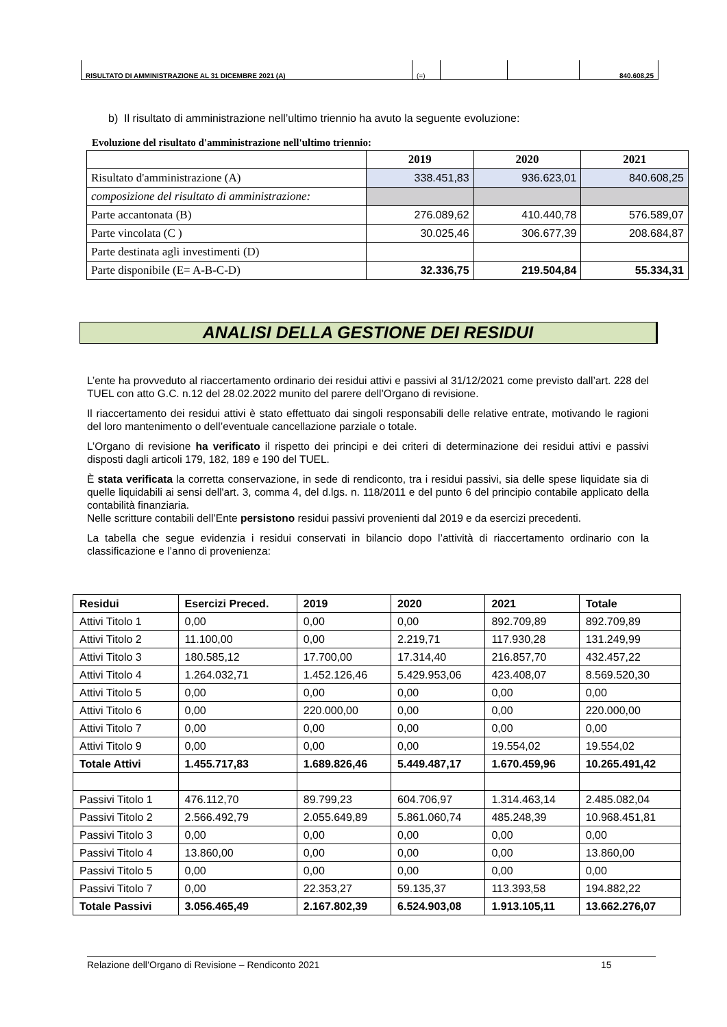| RISULTATO DI AMMINISTRAZIONE AL 31 DICEMBRE 2021 (A) | (=) | | | 840.608,25 |
b) Il risultato di amministrazione nell’ultimo triennio ha avuto la seguente evoluzione:
Evoluzione del risultato d'amministrazione nell'ultimo triennio:
| | 2019 | 2020 | 2021 |
| --- | --- | --- | --- |
| Risultato d'amministrazione (A) | 338.451,83 | 936.623,01 | 840.608,25 |
| composizione del risultato di amministrazione: | | | |
| Parte accantonata (B) | 276.089,62 | 410.440,78 | 576.589,07 |
| Parte vincolata (C ) | 30.025,46 | 306.677,39 | 208.684,87 |
| Parte destinata agli investimenti (D) | | | |
| Parte disponibile (E= A-B-C-D) | 32.336,75 | 219.504,84 | 55.334,31 |
ANALISI DELLA GESTIONE DEI RESIDUI
L’ente ha provveduto al riaccertamento ordinario dei residui attivi e passivi al 31/12/2021 come previsto dall’art. 228 del TUEL con atto G.C. n.12 del 28.02.2022 munito del parere dell’Organo di revisione.
Il riaccertamento dei residui attivi è stato effettuato dai singoli responsabili delle relative entrate, motivando le ragioni del loro mantenimento o dell’eventuale cancellazione parziale o totale.
L’Organo di revisione ha verificato il rispetto dei principi e dei criteri di determinazione dei residui attivi e passivi disposti dagli articoli 179, 182, 189 e 190 del TUEL.
È stata verificata la corretta conservazione, in sede di rendiconto, tra i residui passivi, sia delle spese liquidate sia di quelle liquidabili ai sensi dell'art. 3, comma 4, del d.lgs. n. 118/2011 e del punto 6 del principio contabile applicato della contabilità finanziaria.
Nelle scritture contabili dell’Ente persistono residui passivi provenienti dal 2019 e da esercizi precedenti.
La tabella che segue evidenzia i residui conservati in bilancio dopo l’attività di riaccertamento ordinario con la classificazione e l’anno di provenienza:
| Residui | Esercizi Preced. | 2019 | 2020 | 2021 | Totale |
| Attivi Titolo 1 | 0,00 | 0,00 | 0,00 | 892.709,89 | 892.709,89 |
| Attivi Titolo 2 | 11.100,00 | 0,00 | 2.219,71 | 117.930,28 | 131.249,99 |
| Attivi Titolo 3 | 180.585,12 | 17.700,00 | 17.314,40 | 216.857,70 | 432.457,22 |
| Attivi Titolo 4 | 1.264.032,71 | 1.452.126,46 | 5.429.953,06 | 423.408,07 | 8.569.520,30 |
| Attivi Titolo 5 | 0,00 | 0,00 | 0,00 | 0,00 | 0,00 |
| Attivi Titolo 6 | 0,00 | 220.000,00 | 0,00 | 0,00 | 220.000,00 |
| Attivi Titolo 7 | 0,00 | 0,00 | 0,00 | 0,00 | 0,00 |
| Attivi Titolo 9 | 0,00 | 0,00 | 0,00 | 19.554,02 | 19.554,02 |
| Totale Attivi | 1.455.717,83 | 1.689.826,46 | 5.449.487,17 | 1.670.459,96 | 10.265.491,42 |
| Passivi Titolo 1 | 476.112,70 | 89.799,23 | 604.706,97 | 1.314.463,14 | 2.485.082,04 |
| Passivi Titolo 2 | 2.566.492,79 | 2.055.649,89 | 5.861.060,74 | 485.248,39 | 10.968.451,81 |
| Passivi Titolo 3 | 0,00 | 0,00 | 0,00 | 0,00 | 0,00 |
| Passivi Titolo 4 | 13.860,00 | 0,00 | 0,00 | 0,00 | 13.860,00 |
| Passivi Titolo 5 | 0,00 | 0,00 | 0,00 | 0,00 | 0,00 |
| Passivi Titolo 7 | 0,00 | 22.353,27 | 59.135,37 | 113.393,58 | 194.882,22 |
| Totale Passivi | 3.056.465,49 | 2.167.802,39 | 6.524.903,08 | 1.913.105,11 | 13.662.276,07 |
Relazione dell’Organo di Revisione – Rendiconto 2021 15